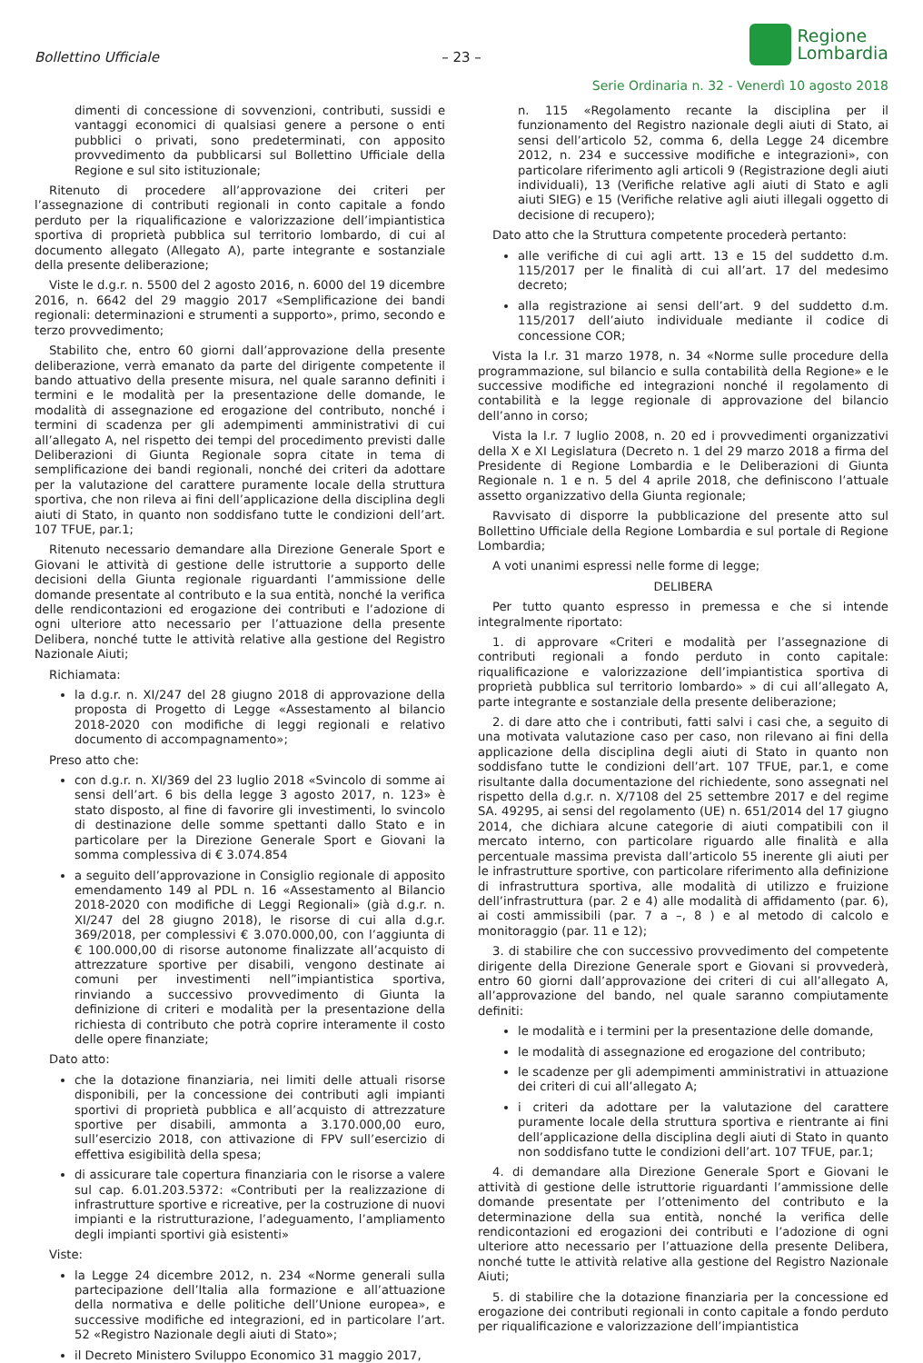Bollettino Ufficiale
– 23 –
Regione
Lombardia
Serie Ordinaria n. 32 - Venerdì 10 agosto 2018
dimenti di concessione di sovvenzioni, contributi, sussidi e vantaggi economici di qualsiasi genere a persone o enti pubblici o privati, sono predeterminati, con apposito provvedimento da pubblicarsi sul Bollettino Ufficiale della Regione e sul sito istituzionale;
Ritenuto di procedere all’approvazione dei criteri per l’assegnazione di contributi regionali in conto capitale a fondo perduto per la riqualificazione e valorizzazione dell’impiantistica sportiva di proprietà pubblica sul territorio lombardo, di cui al documento allegato (Allegato A), parte integrante e sostanziale della presente deliberazione;
Viste le d.g.r. n. 5500 del 2 agosto 2016, n. 6000 del 19 dicembre 2016, n. 6642 del 29 maggio 2017 «Semplificazione dei bandi regionali: determinazioni e strumenti a supporto», primo, secondo e terzo provvedimento;
Stabilito che, entro 60 giorni dall’approvazione della presente deliberazione, verrà emanato da parte del dirigente competente il bando attuativo della presente misura, nel quale saranno definiti i termini e le modalità per la presentazione delle domande, le modalità di assegnazione ed erogazione del contributo, nonché i termini di scadenza per gli adempimenti amministrativi di cui all’allegato A, nel rispetto dei tempi del procedimento previsti dalle Deliberazioni di Giunta Regionale sopra citate in tema di semplificazione dei bandi regionali, nonché dei criteri da adottare per la valutazione del carattere puramente locale della struttura sportiva, che non rileva ai fini dell’applicazione della disciplina degli aiuti di Stato, in quanto non soddisfano tutte le condizioni dell’art. 107 TFUE, par.1;
Ritenuto necessario demandare alla Direzione Generale Sport e Giovani le attività di gestione delle istruttorie a supporto delle decisioni della Giunta regionale riguardanti l’ammissione delle domande presentate al contributo e la sua entità, nonché la verifica delle rendicontazioni ed erogazione dei contributi e l’adozione di ogni ulteriore atto necessario per l’attuazione della presente Delibera, nonché tutte le attività relative alla gestione del Registro Nazionale Aiuti;
Richiamata:
la d.g.r. n. XI/247 del 28 giugno 2018 di approvazione della proposta di Progetto di Legge «Assestamento al bilancio 2018-2020 con modifiche di leggi regionali e relativo documento di accompagnamento»;
Preso atto che:
con d.g.r. n. XI/369 del 23 luglio 2018 «Svincolo di somme ai sensi dell’art. 6 bis della legge 3 agosto 2017, n. 123» è stato disposto, al fine di favorire gli investimenti, lo svincolo di destinazione delle somme spettanti dallo Stato e in particolare per la Direzione Generale Sport e Giovani la somma complessiva di € 3.074.854
a seguito dell’approvazione in Consiglio regionale di apposito emendamento 149 al PDL n. 16 «Assestamento al Bilancio 2018-2020 con modifiche di Leggi Regionali» (già d.g.r. n. XI/247 del 28 giugno 2018), le risorse di cui alla d.g.r. 369/2018, per complessivi € 3.070.000,00, con l’aggiunta di € 100.000,00 di risorse autonome finalizzate all’acquisto di attrezzature sportive per disabili, vengono destinate ai comuni per investimenti nell”impiantistica sportiva, rinviando a successivo provvedimento di Giunta la definizione di criteri e modalità per la presentazione della richiesta di contributo che potrà coprire interamente il costo delle opere finanziate;
Dato atto:
che la dotazione finanziaria, nei limiti delle attuali risorse disponibili, per la concessione dei contributi agli impianti sportivi di proprietà pubblica e all’acquisto di attrezzature sportive per disabili, ammonta a 3.170.000,00 euro, sull’esercizio 2018, con attivazione di FPV sull’esercizio di effettiva esigibilità della spesa;
di assicurare tale copertura finanziaria con le risorse a valere sul cap. 6.01.203.5372: «Contributi per la realizzazione di infrastrutture sportive e ricreative, per la costruzione di nuovi impianti e la ristrutturazione, l’adeguamento, l’ampliamento degli impianti sportivi già esistenti»
Viste:
la Legge 24 dicembre 2012, n. 234 «Norme generali sulla partecipazione dell’Italia alla formazione e all’attuazione della normativa e delle politiche dell’Unione europea», e successive modifiche ed integrazioni, ed in particolare l’art. 52 «Registro Nazionale degli aiuti di Stato»;
il Decreto Ministero Sviluppo Economico 31 maggio 2017,
n. 115 «Regolamento recante la disciplina per il funzionamento del Registro nazionale degli aiuti di Stato, ai sensi dell’articolo 52, comma 6, della Legge 24 dicembre 2012, n. 234 e successive modifiche e integrazioni», con particolare riferimento agli articoli 9 (Registrazione degli aiuti individuali), 13 (Verifiche relative agli aiuti di Stato e agli aiuti SIEG) e 15 (Verifiche relative agli aiuti illegali oggetto di decisione di recupero);
Dato atto che la Struttura competente procederà pertanto:
alle verifiche di cui agli artt. 13 e 15 del suddetto d.m. 115/2017 per le finalità di cui all’art. 17 del medesimo decreto;
alla registrazione ai sensi dell’art. 9 del suddetto d.m. 115/2017 dell’aiuto individuale mediante il codice di concessione COR;
Vista la l.r. 31 marzo 1978, n. 34 «Norme sulle procedure della programmazione, sul bilancio e sulla contabilità della Regione» e le successive modifiche ed integrazioni nonché il regolamento di contabilità e la legge regionale di approvazione del bilancio dell’anno in corso;
Vista la l.r. 7 luglio 2008, n. 20 ed i provvedimenti organizzativi della X e XI Legislatura (Decreto n. 1 del 29 marzo 2018 a firma del Presidente di Regione Lombardia e le Deliberazioni di Giunta Regionale n. 1 e n. 5 del 4 aprile 2018, che definiscono l’attuale assetto organizzativo della Giunta regionale;
Ravvisato di disporre la pubblicazione del presente atto sul Bollettino Ufficiale della Regione Lombardia e sul portale di Regione Lombardia;
A voti unanimi espressi nelle forme di legge;
DELIBERA
Per tutto quanto espresso in premessa e che si intende integralmente riportato:
1. di approvare «Criteri e modalità per l’assegnazione di contributi regionali a fondo perduto in conto capitale: riqualificazione e valorizzazione dell’impiantistica sportiva di proprietà pubblica sul territorio lombardo» » di cui all’allegato A, parte integrante e sostanziale della presente deliberazione;
2. di dare atto che i contributi, fatti salvi i casi che, a seguito di una motivata valutazione caso per caso, non rilevano ai fini della applicazione della disciplina degli aiuti di Stato in quanto non soddisfano tutte le condizioni dell’art. 107 TFUE, par.1, e come risultante dalla documentazione del richiedente, sono assegnati nel rispetto della d.g.r. n. X/7108 del 25 settembre 2017 e del regime SA. 49295, ai sensi del regolamento (UE) n. 651/2014 del 17 giugno 2014, che dichiara alcune categorie di aiuti compatibili con il mercato interno, con particolare riguardo alle finalità e alla percentuale massima prevista dall’articolo 55 inerente gli aiuti per le infrastrutture sportive, con particolare riferimento alla definizione di infrastruttura sportiva, alle modalità di utilizzo e fruizione dell’infrastruttura (par. 2 e 4) alle modalità di affidamento (par. 6), ai costi ammissibili (par. 7 a –, 8 ) e al metodo di calcolo e monitoraggio (par. 11 e 12);
3. di stabilire che con successivo provvedimento del competente dirigente della Direzione Generale sport e Giovani si provvederà, entro 60 giorni dall’approvazione dei criteri di cui all’allegato A, all’approvazione del bando, nel quale saranno compiutamente definiti:
le modalità e i termini per la presentazione delle domande,
le modalità di assegnazione ed erogazione del contributo;
le scadenze per gli adempimenti amministrativi in attuazione dei criteri di cui all’allegato A;
i criteri da adottare per la valutazione del carattere puramente locale della struttura sportiva e rientrante ai fini dell’applicazione della disciplina degli aiuti di Stato in quanto non soddisfano tutte le condizioni dell’art. 107 TFUE, par.1;
4. di demandare alla Direzione Generale Sport e Giovani le attività di gestione delle istruttorie riguardanti l’ammissione delle domande presentate per l’ottenimento del contributo e la determinazione della sua entità, nonché la verifica delle rendicontazioni ed erogazioni dei contributi e l’adozione di ogni ulteriore atto necessario per l’attuazione della presente Delibera, nonché tutte le attività relative alla gestione del Registro Nazionale Aiuti;
5. di stabilire che la dotazione finanziaria per la concessione ed erogazione dei contributi regionali in conto capitale a fondo perduto per riqualificazione e valorizzazione dell’impiantistica